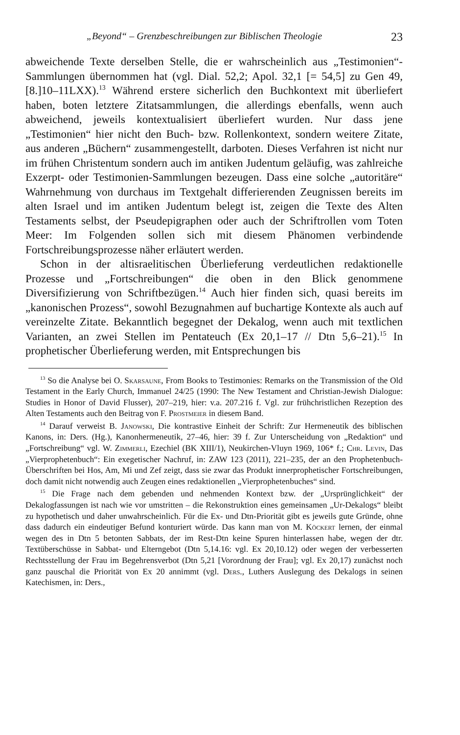„Beyond“ – Grenzbeschreibungen zur Biblischen Theologie 23
abweichende Texte derselben Stelle, die er wahrscheinlich aus „Testimonien“-Sammlungen übernommen hat (vgl. Dial. 52,2; Apol. 32,1 [= 54,5] zu Gen 49,[8.]10–11LXX).<sup>13</sup> Während erstere sicherlich den Buchkontext mit überliefert haben, boten letztere Zitatsammlungen, die allerdings ebenfalls, wenn auch abweichend, jeweils kontextualisiert überliefert wurden. Nur dass jene „Testimonien“ hier nicht den Buch- bzw. Rollenkontext, sondern weitere Zitate, aus anderen „Büchern“ zusammengestellt, darboten. Dieses Verfahren ist nicht nur im frühen Christentum sondern auch im antiken Judentum geläufig, was zahlreiche Exzerpt- oder Testimonien-Sammlungen bezeugen. Dass eine solche „autoritäre“ Wahrnehmung von durchaus im Textgehalt differierenden Zeugnissen bereits im alten Israel und im antiken Judentum belegt ist, zeigen die Texte des Alten Testaments selbst, der Pseudepigraphen oder auch der Schriftrollen vom Toten Meer: Im Folgenden sollen sich mit diesem Phänomen verbindende Fortschreibungsprozesse näher erläutert werden.
Schon in der altisraelitischen Überlieferung verdeutlichen redaktionelle Prozesse und „Fortschreibungen“ die oben in den Blick genommene Diversifizierung von Schriftbezügen.<sup>14</sup> Auch hier finden sich, quasi bereits im „kanonischen Prozess“, sowohl Bezugnahmen auf buchartige Kontexte als auch auf vereinzelte Zitate. Bekanntlich begegnet der Dekalog, wenn auch mit textlichen Varianten, an zwei Stellen im Pentateuch (Ex 20,1–17 // Dtn 5,6–21).<sup>15</sup> In prophetischer Überlieferung werden, mit Entsprechungen bis
<sup>13</sup> So die Analyse bei O. Skarsaune, From Books to Testimonies: Remarks on the Transmission of the Old Testament in the Early Church, Immanuel 24/25 (1990: The New Testament and Christian-Jewish Dialogue: Studies in Honor of David Flusser), 207–219, hier: v.a. 207.216 f. Vgl. zur frühchristlichen Rezeption des Alten Testaments auch den Beitrag von F. Prostmeier in diesem Band.
<sup>14</sup> Darauf verweist B. Janowski, Die kontrastive Einheit der Schrift: Zur Hermeneutik des biblischen Kanons, in: Ders. (Hg.), Kanonhermeneutik, 27–46, hier: 39 f. Zur Unterscheidung von „Redaktion“ und „Fortschreibung“ vgl. W. Zimmerli, Ezechiel (BK XIII/1), Neukirchen-Vluyn 1969, 106* f.; Chr. Levin, Das „Vierprophetenbuch“: Ein exegetischer Nachruf, in: ZAW 123 (2011), 221–235, der an den Prophetenbuch-Überschriften bei Hos, Am, Mi und Zef zeigt, dass sie zwar das Produkt innerprophetischer Fortschreibungen, doch damit nicht notwendig auch Zeugen eines redaktionellen „Vierprophetenbuches“ sind.
<sup>15</sup> Die Frage nach dem gebenden und nehmenden Kontext bzw. der „Ursprünglichkeit“ der Dekalogfassungen ist nach wie vor umstritten – die Rekonstruktion eines gemeinsamen „Ur-Dekalogs“ bleibt zu hypothetisch und daher unwahrscheinlich. Für die Ex- und Dtn-Priorität gibt es jeweils gute Gründe, ohne dass dadurch ein eindeutiger Befund konturiert würde. Das kann man von M. Köckert lernen, der einmal wegen des in Dtn 5 betonten Sabbats, der im Rest-Dtn keine Spuren hinterlassen habe, wegen der dtr. Textüberschüsse in Sabbat- und Elterngebot (Dtn 5,14.16: vgl. Ex 20,10.12) oder wegen der verbesserten Rechtsstellung der Frau im Begehrensverbot (Dtn 5,21 [Vorordnung der Frau]; vgl. Ex 20,17) zunächst noch ganz pauschal die Priorität von Ex 20 annimmt (vgl. Ders., Luthers Auslegung des Dekalogs in seinen Katechismen, in: Ders.,